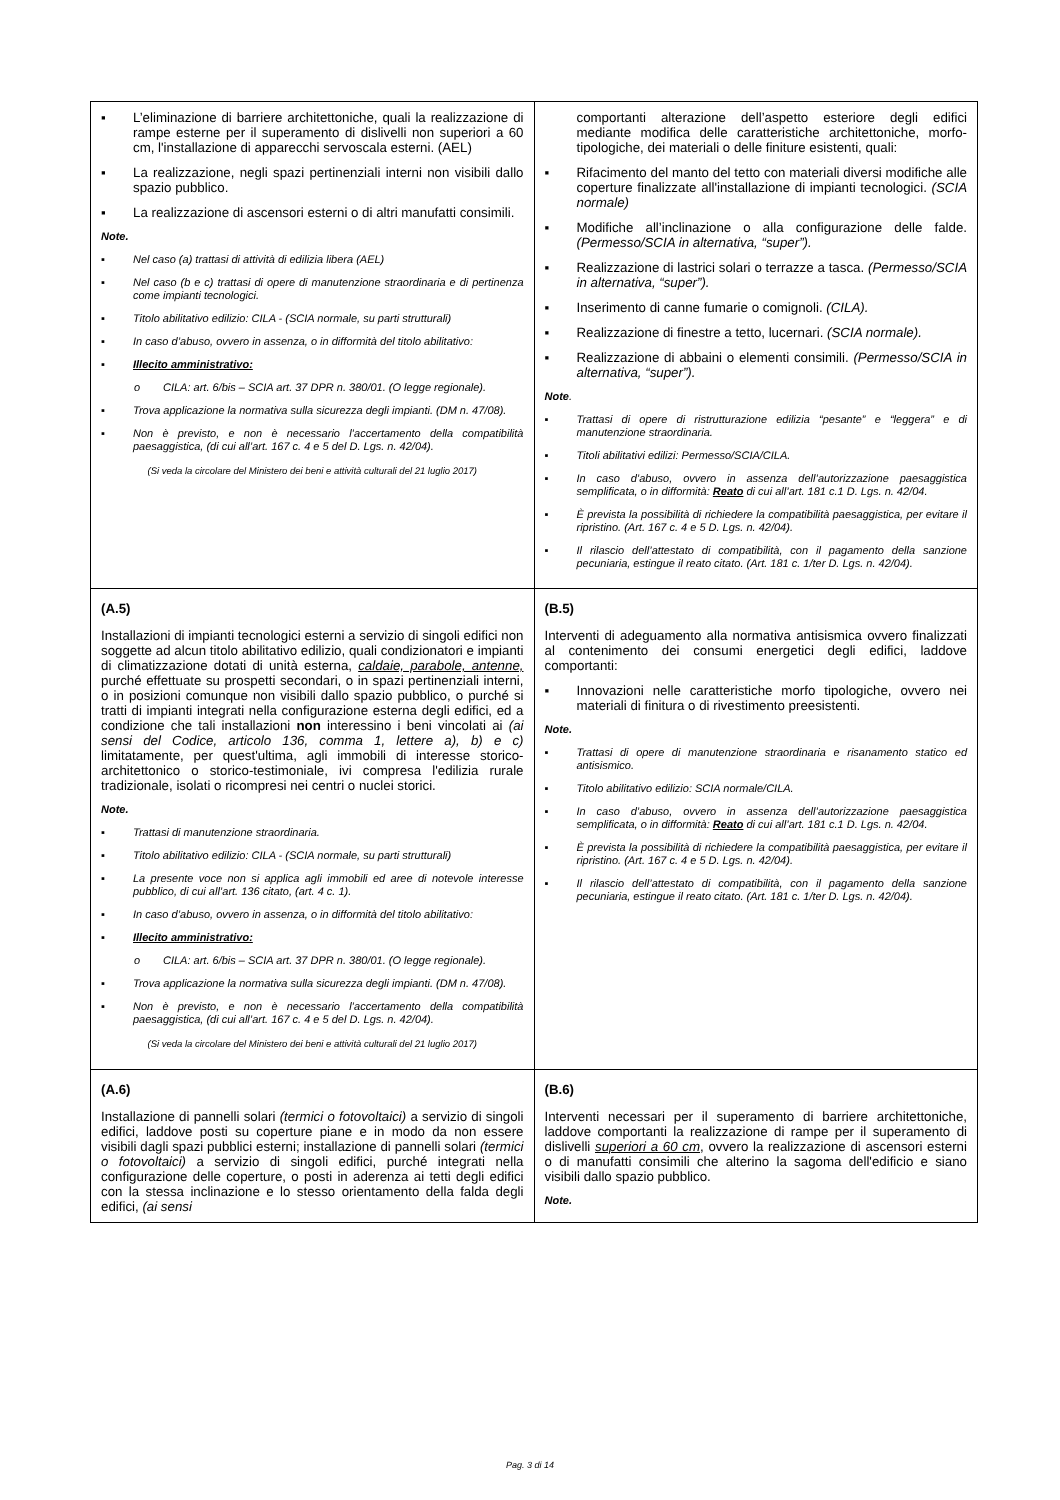| ▪ L’eliminazione di barriere architettoniche, quali la realizzazione di rampe esterne per il superamento di dislivelli non superiori a 60 cm, l'installazione di apparecchi servoscala esterni. (AEL) ▪ La realizzazione, negli spazi pertinenziali interni non visibili dallo spazio pubblico. ▪ La realizzazione di ascensori esterni o di altri manufatti consimili. Note. ▪ Nel caso (a) trattasi di attività di edilizia libera (AEL) ▪ Nel caso (b e c) trattasi di opere di manutenzione straordinaria e di pertinenza come impianti tecnologici. ▪ Titolo abilitativo edilizio: CILA - (SCIA normale, su parti strutturali) ▪ In caso d’abuso, ovvero in assenza, o in difformità del titolo abilitativo: ▪ Illecito amministrativo: o CILA: art. 6/bis – SCIA art. 37 DPR n. 380/01. (O legge regionale). ▪ Trova applicazione la normativa sulla sicurezza degli impianti. (DM n. 47/08). ▪ Non è previsto, e non è necessario l’accertamento della compatibilità paesaggistica, (di cui all’art. 167 c. 4 e 5 del D. Lgs. n. 42/04). (Si veda la circolare del Ministero dei beni e attività culturali del 21 luglio 2017) | comportanti alterazione dell’aspetto esteriore degli edifici mediante modifica delle caratteristiche architettoniche, morfo-tipologiche, dei materiali o delle finiture esistenti, quali: ▪ Rifacimento del manto del tetto con materiali diversi modifiche alle coperture finalizzate all'installazione di impianti tecnologici. (SCIA normale) ▪ Modifiche all’inclinazione o alla configurazione delle falde. (Permesso/SCIA in alternativa, “super”). ▪ Realizzazione di lastrici solari o terrazze a tasca. (Permesso/SCIA in alternativa, “super”). ▪ Inserimento di canne fumarie o comignoli. (CILA). ▪ Realizzazione di finestre a tetto, lucernari. (SCIA normale). ▪ Realizzazione di abbaini o elementi consimili. (Permesso/SCIA in alternativa, “super”). Note . ▪ Trattasi di opere di ristrutturazione edilizia “pesante” e “leggera” e di manutenzione straordinaria. ▪ Titoli abilitativi edilizi: Permesso/SCIA/CILA. ▪ In caso d’abuso, ovvero in assenza dell’autorizzazione paesaggistica semplificata, o in difformità: Reato di cui all’art. 181 c.1 D. Lgs. n. 42/04. ▪ È prevista la possibilità di richiedere la compatibilità paesaggistica, per evitare il ripristino. (Art. 167 c. 4 e 5 D. Lgs. n. 42/04). ▪ Il rilascio dell’attestato di compatibilità, con il pagamento della sanzione pecuniaria, estingue il reato citato. (Art. 181 c. 1/ter D. Lgs. n. 42/04). |
| (A.5) Installazioni di impianti tecnologici esterni a servizio di singoli edifici non soggette ad alcun titolo abilitativo edilizio, quali condizionatori e impianti di climatizzazione dotati di unità esterna, caldaie, parabole, antenne, purché effettuate su prospetti secondari, o in spazi pertinenziali interni, o in posizioni comunque non visibili dallo spazio pubblico, o purché si tratti di impianti integrati nella configurazione esterna degli edifici, ed a condizione che tali installazioni non interessino i beni vincolati ai (ai sensi del Codice, articolo 136, comma 1, lettere a), b) e c) limitatamente, per quest'ultima, agli immobili di interesse storico-architettonico o storico-testimoniale, ivi compresa l'edilizia rurale tradizionale, isolati o ricompresi nei centri o nuclei storici. Note. ▪ Trattasi di manutenzione straordinaria. ▪ Titolo abilitativo edilizio: CILA - (SCIA normale, su parti strutturali) ▪ La presente voce non si applica agli immobili ed aree di notevole interesse pubblico, di cui all’art. 136 citato, (art. 4 c. 1). ▪ In caso d’abuso, ovvero in assenza, o in difformità del titolo abilitativo: ▪ Illecito amministrativo: o CILA: art. 6/bis – SCIA art. 37 DPR n. 380/01. (O legge regionale). ▪ Trova applicazione la normativa sulla sicurezza degli impianti. (DM n. 47/08). ▪ Non è previsto, e non è necessario l’accertamento della compatibilità paesaggistica, (di cui all’art. 167 c. 4 e 5 del D. Lgs. n. 42/04). (Si veda la circolare del Ministero dei beni e attività culturali del 21 luglio 2017) | (B.5) Interventi di adeguamento alla normativa antisismica ovvero finalizzati al contenimento dei consumi energetici degli edifici, laddove comportanti: ▪ Innovazioni nelle caratteristiche morfo tipologiche, ovvero nei materiali di finitura o di rivestimento preesistenti. Note. ▪ Trattasi di opere di manutenzione straordinaria e risanamento statico ed antisismico. ▪ Titolo abilitativo edilizio: SCIA normale/CILA. ▪ In caso d’abuso, ovvero in assenza dell’autorizzazione paesaggistica semplificata, o in difformità: Reato di cui all’art. 181 c.1 D. Lgs. n. 42/04. ▪ È prevista la possibilità di richiedere la compatibilità paesaggistica, per evitare il ripristino. (Art. 167 c. 4 e 5 D. Lgs. n. 42/04). ▪ Il rilascio dell’attestato di compatibilità, con il pagamento della sanzione pecuniaria, estingue il reato citato. (Art. 181 c. 1/ter D. Lgs. n. 42/04). |
| (A.6) Installazione di pannelli solari (termici o fotovoltaici) a servizio di singoli edifici, laddove posti su coperture piane e in modo da non essere visibili dagli spazi pubblici esterni; installazione di pannelli solari (termici o fotovoltaici) a servizio di singoli edifici, purché integrati nella configurazione delle coperture, o posti in aderenza ai tetti degli edifici con la stessa inclinazione e lo stesso orientamento della falda degli edifici, (ai sensi | (B.6) Interventi necessari per il superamento di barriere architettoniche, laddove comportanti la realizzazione di rampe per il superamento di dislivelli superiori a 60 cm , ovvero la realizzazione di ascensori esterni o di manufatti consimili che alterino la sagoma dell'edificio e siano visibili dallo spazio pubblico. Note. |
Pag. 3 di 14